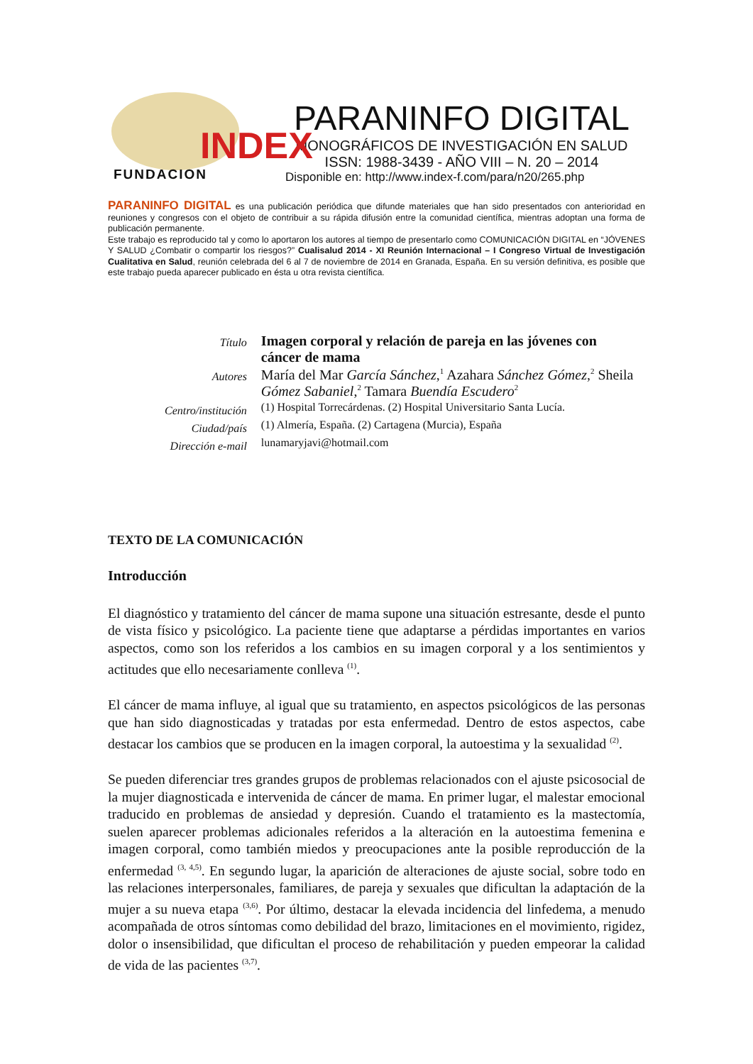INDEX
FUNDACION
PARANINFO DIGITAL
MONOGRÁFICOS DE INVESTIGACIÓN EN SALUD
ISSN: 1988-3439 - AÑO VIII – N. 20 – 2014
Disponible en: http://www.index-f.com/para/n20/265.php
PARANINFO DIGITAL es una publicación periódica que difunde materiales que han sido presentados con anterioridad en reuniones y congresos con el objeto de contribuir a su rápida difusión entre la comunidad científica, mientras adoptan una forma de publicación permanente.
Este trabajo es reproducido tal y como lo aportaron los autores al tiempo de presentarlo como COMUNICACIÓN DIGITAL en “JÓVENES Y SALUD ¿Combatir o compartir los riesgos?” Cualisalud 2014 - XI Reunión Internacional – I Congreso Virtual de Investigación Cualitativa en Salud, reunión celebrada del 6 al 7 de noviembre de 2014 en Granada, España. En su versión definitiva, es posible que este trabajo pueda aparecer publicado en ésta u otra revista científica.
| Título | Imagen corporal y relación de pareja en las jóvenes con cáncer de mama |
| Autores | María del Mar García Sánchez ,<sup>1</sup> Azahara Sánchez Gómez ,<sup>2</sup> Sheila Gómez Sabaniel ,<sup>2</sup> Tamara Buendía Escudero<sup>2</sup> |
| Centro/institución | (1) Hospital Torrecárdenas. (2) Hospital Universitario Santa Lucía. |
| Ciudad/país | (1) Almería, España. (2) Cartagena (Murcia), España |
| Dirección e-mail | lunamaryjavi@hotmail.com |
TEXTO DE LA COMUNICACIÓN
Introducción
El diagnóstico y tratamiento del cáncer de mama supone una situación estresante, desde el punto de vista físico y psicológico. La paciente tiene que adaptarse a pérdidas importantes en varios aspectos, como son los referidos a los cambios en su imagen corporal y a los sentimientos y actitudes que ello necesariamente conlleva <sup>(1)</sup>.
El cáncer de mama influye, al igual que su tratamiento, en aspectos psicológicos de las personas que han sido diagnosticadas y tratadas por esta enfermedad. Dentro de estos aspectos, cabe destacar los cambios que se producen en la imagen corporal, la autoestima y la sexualidad <sup>(2)</sup>.
Se pueden diferenciar tres grandes grupos de problemas relacionados con el ajuste psicosocial de la mujer diagnosticada e intervenida de cáncer de mama. En primer lugar, el malestar emocional traducido en problemas de ansiedad y depresión. Cuando el tratamiento es la mastectomía, suelen aparecer problemas adicionales referidos a la alteración en la autoestima femenina e imagen corporal, como también miedos y preocupaciones ante la posible reproducción de la enfermedad <sup>(3, 4,5)</sup>. En segundo lugar, la aparición de alteraciones de ajuste social, sobre todo en las relaciones interpersonales, familiares, de pareja y sexuales que dificultan la adaptación de la mujer a su nueva etapa <sup>(3,6)</sup>. Por último, destacar la elevada incidencia del linfedema, a menudo acompañada de otros síntomas como debilidad del brazo, limitaciones en el movimiento, rigidez, dolor o insensibilidad, que dificultan el proceso de rehabilitación y pueden empeorar la calidad de vida de las pacientes <sup>(3,7)</sup>.